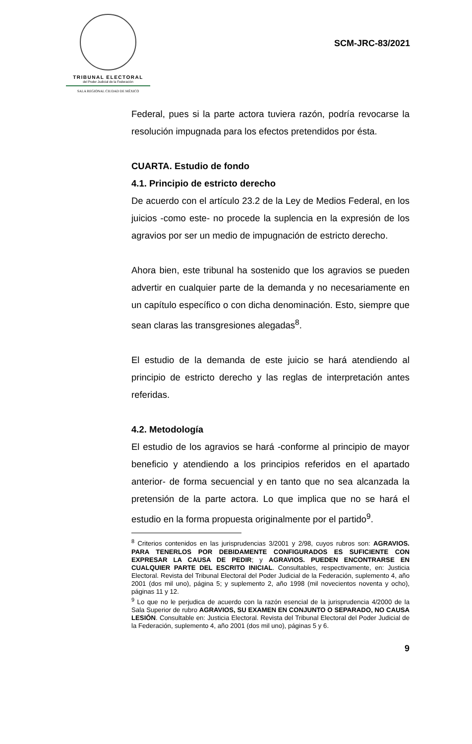TRIBUNAL ELECTORAL
del Poder Judicial de la Federación
SALA REGIONAL CIUDAD DE MÉXICO
SCM-JRC-83/2021
Federal, pues si la parte actora tuviera razón, podría revocarse la resolución impugnada para los efectos pretendidos por ésta.
CUARTA. Estudio de fondo
4.1. Principio de estricto derecho
De acuerdo con el artículo 23.2 de la Ley de Medios Federal, en los juicios -como este- no procede la suplencia en la expresión de los agravios por ser un medio de impugnación de estricto derecho.
Ahora bien, este tribunal ha sostenido que los agravios se pueden advertir en cualquier parte de la demanda y no necesariamente en un capítulo específico o con dicha denominación. Esto, siempre que sean claras las transgresiones alegadas<sup>8</sup>.
El estudio de la demanda de este juicio se hará atendiendo al principio de estricto derecho y las reglas de interpretación antes referidas.
4.2. Metodología
El estudio de los agravios se hará -conforme al principio de mayor beneficio y atendiendo a los principios referidos en el apartado anterior- de forma secuencial y en tanto que no sea alcanzada la pretensión de la parte actora. Lo que implica que no se hará el estudio en la forma propuesta originalmente por el partido<sup>9</sup>.
<sup>8</sup> Criterios contenidos en las jurisprudencias 3/2001 y 2/98, cuyos rubros son: AGRAVIOS. PARA TENERLOS POR DEBIDAMENTE CONFIGURADOS ES SUFICIENTE CON EXPRESAR LA CAUSA DE PEDIR; y AGRAVIOS. PUEDEN ENCONTRARSE EN CUALQUIER PARTE DEL ESCRITO INICIAL. Consultables, respectivamente, en: Justicia Electoral. Revista del Tribunal Electoral del Poder Judicial de la Federación, suplemento 4, año 2001 (dos mil uno), página 5; y suplemento 2, año 1998 (mil novecientos noventa y ocho), páginas 11 y 12.
<sup>9</sup> Lo que no le perjudica de acuerdo con la razón esencial de la jurisprudencia 4/2000 de la Sala Superior de rubro AGRAVIOS, SU EXAMEN EN CONJUNTO O SEPARADO, NO CAUSA LESIÓN. Consultable en: Justicia Electoral. Revista del Tribunal Electoral del Poder Judicial de la Federación, suplemento 4, año 2001 (dos mil uno), páginas 5 y 6.
9